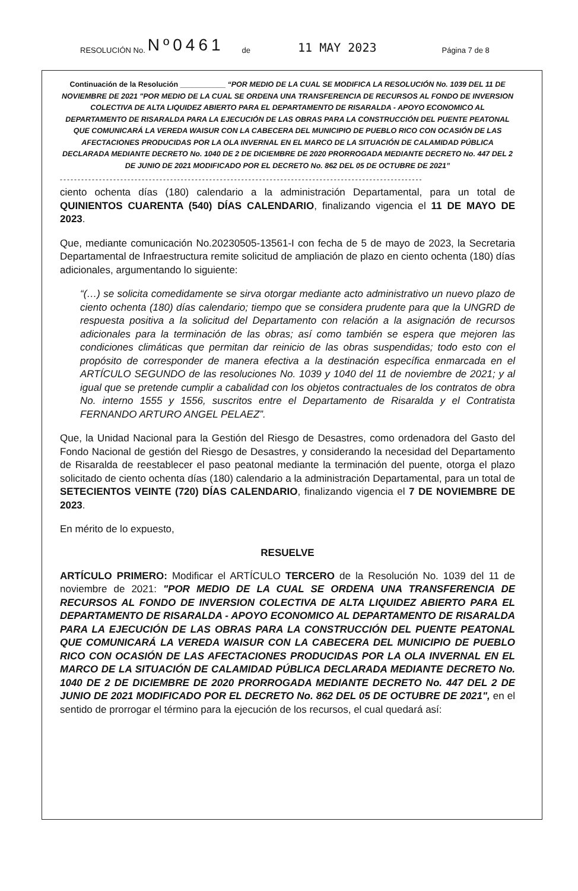RESOLUCIÓN No. Nº0461 de 11 MAY 2023 Página 7 de 8
Continuación de la Resolución ___________ “POR MEDIO DE LA CUAL SE MODIFICA LA RESOLUCIÓN No. 1039 DEL 11 DE NOVIEMBRE DE 2021 "POR MEDIO DE LA CUAL SE ORDENA UNA TRANSFERENCIA DE RECURSOS AL FONDO DE INVERSION COLECTIVA DE ALTA LIQUIDEZ ABIERTO PARA EL DEPARTAMENTO DE RISARALDA - APOYO ECONOMICO AL DEPARTAMENTO DE RISARALDA PARA LA EJECUCIÓN DE LAS OBRAS PARA LA CONSTRUCCIÓN DEL PUENTE PEATONAL QUE COMUNICARÁ LA VEREDA WAISUR CON LA CABECERA DEL MUNICIPIO DE PUEBLO RICO CON OCASIÓN DE LAS AFECTACIONES PRODUCIDAS POR LA OLA INVERNAL EN EL MARCO DE LA SITUACIÓN DE CALAMIDAD PÚBLICA DECLARADA MEDIANTE DECRETO No. 1040 DE 2 DE DICIEMBRE DE 2020 PRORROGADA MEDIANTE DECRETO No. 447 DEL 2 DE JUNIO DE 2021 MODIFICADO POR EL DECRETO No. 862 DEL 05 DE OCTUBRE DE 2021”
------------------------------------------------------------------------------------------------------
ciento ochenta días (180) calendario a la administración Departamental, para un total de QUINIENTOS CUARENTA (540) DÍAS CALENDARIO, finalizando vigencia el 11 DE MAYO DE 2023.
Que, mediante comunicación No.20230505-13561-I con fecha de 5 de mayo de 2023, la Secretaria Departamental de Infraestructura remite solicitud de ampliación de plazo en ciento ochenta (180) días adicionales, argumentando lo siguiente:
“(…) se solicita comedidamente se sirva otorgar mediante acto administrativo un nuevo plazo de ciento ochenta (180) días calendario; tiempo que se considera prudente para que la UNGRD de respuesta positiva a la solicitud del Departamento con relación a la asignación de recursos adicionales para la terminación de las obras; así como también se espera que mejoren las condiciones climáticas que permitan dar reinicio de las obras suspendidas; todo esto con el propósito de corresponder de manera efectiva a la destinación específica enmarcada en el ARTÍCULO SEGUNDO de las resoluciones No. 1039 y 1040 del 11 de noviembre de 2021; y al igual que se pretende cumplir a cabalidad con los objetos contractuales de los contratos de obra No. interno 1555 y 1556, suscritos entre el Departamento de Risaralda y el Contratista FERNANDO ARTURO ANGEL PELAEZ”.
Que, la Unidad Nacional para la Gestión del Riesgo de Desastres, como ordenadora del Gasto del Fondo Nacional de gestión del Riesgo de Desastres, y considerando la necesidad del Departamento de Risaralda de reestablecer el paso peatonal mediante la terminación del puente, otorga el plazo solicitado de ciento ochenta días (180) calendario a la administración Departamental, para un total de SETECIENTOS VEINTE (720) DÍAS CALENDARIO, finalizando vigencia el 7 DE NOVIEMBRE DE 2023.
En mérito de lo expuesto,
RESUELVE
ARTÍCULO PRIMERO: Modificar el ARTÍCULO TERCERO de la Resolución No. 1039 del 11 de noviembre de 2021: "POR MEDIO DE LA CUAL SE ORDENA UNA TRANSFERENCIA DE RECURSOS AL FONDO DE INVERSION COLECTIVA DE ALTA LIQUIDEZ ABIERTO PARA EL DEPARTAMENTO DE RISARALDA - APOYO ECONOMICO AL DEPARTAMENTO DE RISARALDA PARA LA EJECUCIÓN DE LAS OBRAS PARA LA CONSTRUCCIÓN DEL PUENTE PEATONAL QUE COMUNICARÁ LA VEREDA WAISUR CON LA CABECERA DEL MUNICIPIO DE PUEBLO RICO CON OCASIÓN DE LAS AFECTACIONES PRODUCIDAS POR LA OLA INVERNAL EN EL MARCO DE LA SITUACIÓN DE CALAMIDAD PÚBLICA DECLARADA MEDIANTE DECRETO No. 1040 DE 2 DE DICIEMBRE DE 2020 PRORROGADA MEDIANTE DECRETO No. 447 DEL 2 DE JUNIO DE 2021 MODIFICADO POR EL DECRETO No. 862 DEL 05 DE OCTUBRE DE 2021", en el sentido de prorrogar el término para la ejecución de los recursos, el cual quedará así: